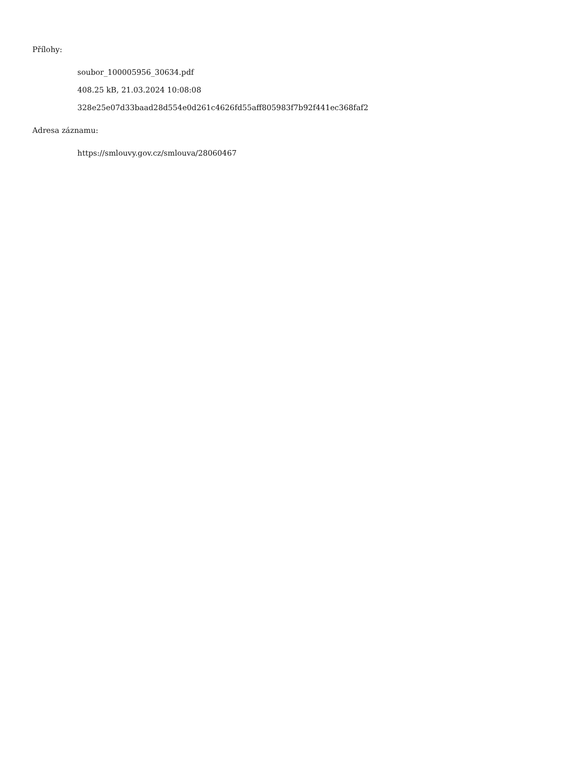Přílohy:
soubor_100005956_30634.pdf
408.25 kB, 21.03.2024 10:08:08
328e25e07d33baad28d554e0d261c4626fd55aff805983f7b92f441ec368faf2
Adresa záznamu:
https://smlouvy.gov.cz/smlouva/28060467